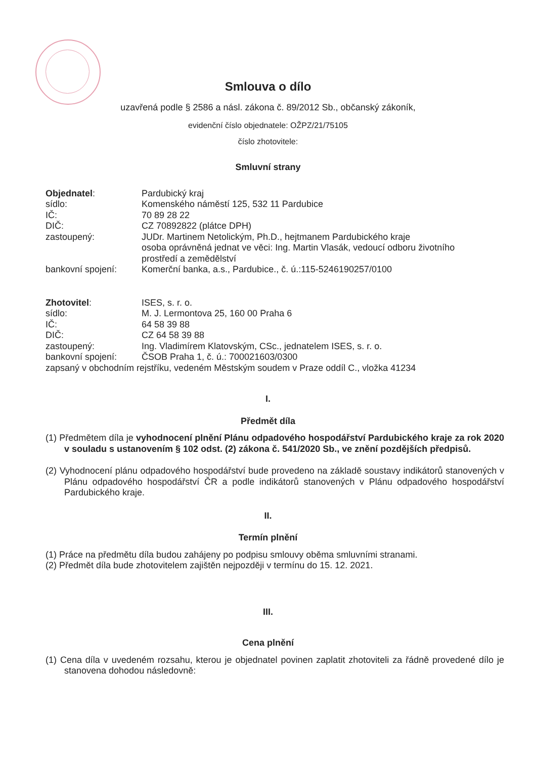Smlouva o dílo
uzavřená podle § 2586 a násl. zákona č. 89/2012 Sb., občanský zákoník,
evidenční číslo objednatele: OŽPZ/21/75105
číslo zhotovitele:
Smluvní strany
Objednatel: Pardubický kraj
sídlo: Komenského náměstí 125, 532 11 Pardubice
IČ: 70 89 28 22
DIČ: CZ 70892822 (plátce DPH)
zastoupený: JUDr. Martinem Netolickým, Ph.D., hejtmanem Pardubického kraje
osoba oprávněná jednat ve věci: Ing. Martin Vlasák, vedoucí odboru životního prostředí a zemědělství
bankovní spojení: Komerční banka, a.s., Pardubice., č. ú.:115-5246190257/0100
Zhotovitel: ISES, s. r. o.
sídlo: M. J. Lermontova 25, 160 00 Praha 6
IČ: 64 58 39 88
DIČ: CZ 64 58 39 88
zastoupený: Ing. Vladimírem Klatovským, CSc., jednatelem ISES, s. r. o.
bankovní spojení: ČSOB Praha 1, č. ú.: 700021603/0300
zapsaný v obchodním rejstříku, vedeném Městským soudem v Praze oddíl C., vložka 41234
I.
Předmět díla
(1) Předmětem díla je vyhodnocení plnění Plánu odpadového hospodářství Pardubického kraje za rok 2020 v souladu s ustanovením § 102 odst. (2) zákona č. 541/2020 Sb., ve znění pozdějších předpisů.
(2) Vyhodnocení plánu odpadového hospodářství bude provedeno na základě soustavy indikátorů stanovených v Plánu odpadového hospodářství ČR a podle indikátorů stanovených v Plánu odpadového hospodářství Pardubického kraje.
II.
Termín plnění
(1) Práce na předmětu díla budou zahájeny po podpisu smlouvy oběma smluvními stranami.
(2) Předmět díla bude zhotovitelem zajištěn nejpozději v termínu do 15. 12. 2021.
III.
Cena plnění
(1) Cena díla v uvedeném rozsahu, kterou je objednatel povinen zaplatit zhotoviteli za řádně provedené dílo je stanovena dohodou následovně: